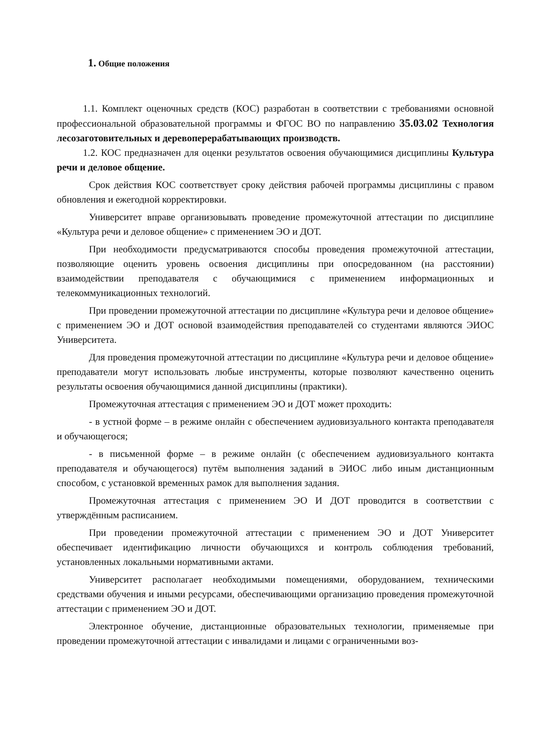1. Общие положения
1.1. Комплект оценочных средств (КОС) разработан в соответствии с требованиями основной профессиональной образовательной программы и ФГОС ВО по направлению 35.03.02 Технология лесозаготовительных и деревоперерабатывающих производств.
1.2. КОС предназначен для оценки результатов освоения обучающимися дисциплины Культура речи и деловое общение.
Срок действия КОС соответствует сроку действия рабочей программы дисциплины с правом обновления и ежегодной корректировки.
Университет вправе организовывать проведение промежуточной аттестации по дисциплине «Культура речи и деловое общение» с применением ЭО и ДОТ.
При необходимости предусматриваются способы проведения промежуточной аттестации, позволяющие оценить уровень освоения дисциплины при опосредованном (на расстоянии) взаимодействии преподавателя с обучающимися с применением информационных и телекоммуникационных технологий.
При проведении промежуточной аттестации по дисциплине «Культура речи и деловое общение» с применением ЭО и ДОТ основой взаимодействия преподавателей со студентами являются ЭИОС Университета.
Для проведения промежуточной аттестации по дисциплине «Культура речи и деловое общение» преподаватели могут использовать любые инструменты, которые позволяют качественно оценить результаты освоения обучающимися данной дисциплины (практики).
Промежуточная аттестация с применением ЭО и ДОТ может проходить:
- в устной форме – в режиме онлайн с обеспечением аудиовизуального контакта преподавателя и обучающегося;
- в письменной форме – в режиме онлайн (с обеспечением аудиовизуального контакта преподавателя и обучающегося) путём выполнения заданий в ЭИОС либо иным дистанционным способом, с установкой временных рамок для выполнения задания.
Промежуточная аттестация с применением ЭО И ДОТ проводится в соответствии с утверждённым расписанием.
При проведении промежуточной аттестации с применением ЭО и ДОТ Университет обеспечивает идентификацию личности обучающихся и контроль соблюдения требований, установленных локальными нормативными актами.
Университет располагает необходимыми помещениями, оборудованием, техническими средствами обучения и иными ресурсами, обеспечивающими организацию проведения промежуточной аттестации с применением ЭО и ДОТ.
Электронное обучение, дистанционные образовательных технологии, применяемые при проведении промежуточной аттестации с инвалидами и лицами с ограниченными воз-